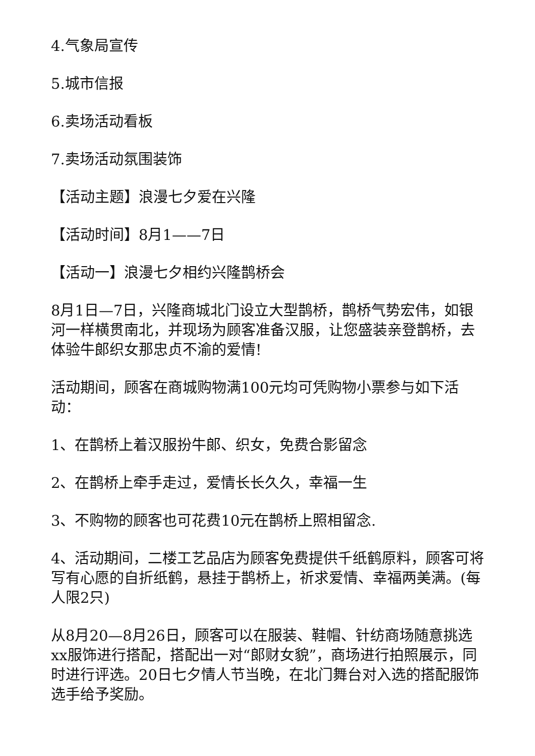4.气象局宣传
5.城市信报
6.卖场活动看板
7.卖场活动氛围装饰
【活动主题】浪漫七夕爱在兴隆
【活动时间】8月1——7日
【活动一】浪漫七夕相约兴隆鹊桥会
8月1日—7日，兴隆商城北门设立大型鹊桥，鹊桥气势宏伟，如银河一样横贯南北，并现场为顾客准备汉服，让您盛装亲登鹊桥，去体验牛郎织女那忠贞不渝的爱情!
活动期间，顾客在商城购物满100元均可凭购物小票参与如下活动：
1、在鹊桥上着汉服扮牛郎、织女，免费合影留念
2、在鹊桥上牵手走过，爱情长长久久，幸福一生
3、不购物的顾客也可花费10元在鹊桥上照相留念.
4、活动期间，二楼工艺品店为顾客免费提供千纸鹤原料，顾客可将写有心愿的自折纸鹤，悬挂于鹊桥上，祈求爱情、幸福两美满。(每人限2只)
从8月20—8月26日，顾客可以在服装、鞋帽、针纺商场随意挑选xx服饰进行搭配，搭配出一对“郎财女貌”，商场进行拍照展示，同时进行评选。20日七夕情人节当晚，在北门舞台对入选的搭配服饰选手给予奖励。